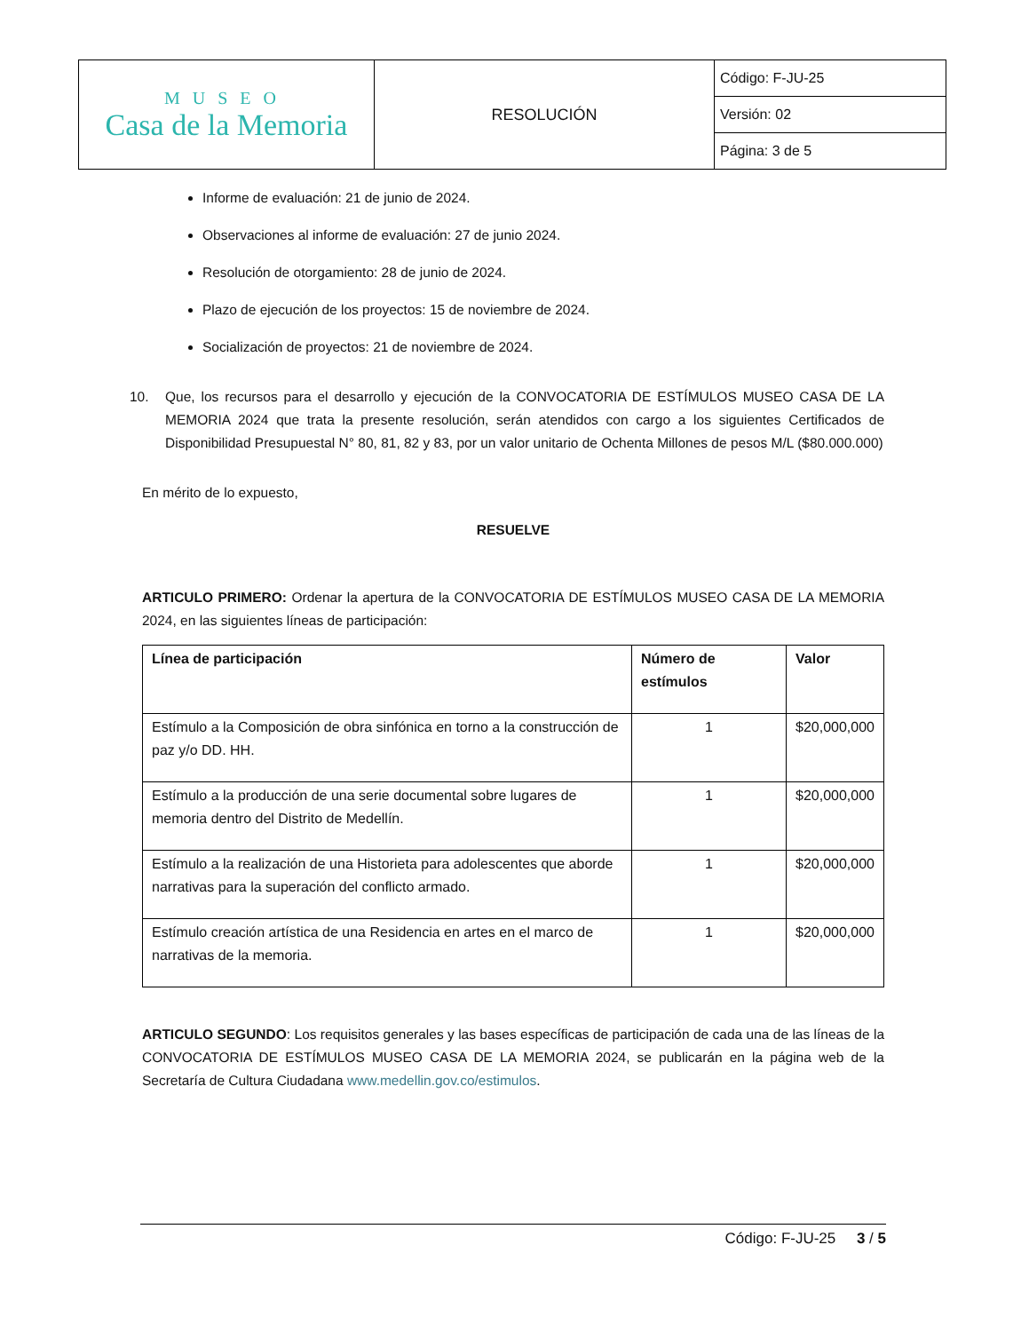| MUSEO Casa de la Memoria | RESOLUCIÓN | Código: F-JU-25 |
| | | Versión: 02 |
| | | Página: 3 de 5 |
Informe de evaluación: 21 de junio de 2024.
Observaciones al informe de evaluación: 27 de junio 2024.
Resolución de otorgamiento: 28 de junio de 2024.
Plazo de ejecución de los proyectos: 15 de noviembre de 2024.
Socialización de proyectos: 21 de noviembre de 2024.
10. Que, los recursos para el desarrollo y ejecución de la CONVOCATORIA DE ESTÍMULOS MUSEO CASA DE LA MEMORIA 2024 que trata la presente resolución, serán atendidos con cargo a los siguientes Certificados de Disponibilidad Presupuestal N° 80, 81, 82 y 83, por un valor unitario de Ochenta Millones de pesos M/L ($80.000.000)
En mérito de lo expuesto,
RESUELVE
ARTICULO PRIMERO: Ordenar la apertura de la CONVOCATORIA DE ESTÍMULOS MUSEO CASA DE LA MEMORIA 2024, en las siguientes líneas de participación:
| Línea de participación | Número de estímulos | Valor |
| --- | --- | --- |
| Estímulo a la Composición de obra sinfónica en torno a la construcción de paz y/o DD. HH. | 1 | $20,000,000 |
| Estímulo a la producción de una serie documental sobre lugares de memoria dentro del Distrito de Medellín. | 1 | $20,000,000 |
| Estímulo a la realización de una Historieta para adolescentes que aborde narrativas para la superación del conflicto armado. | 1 | $20,000,000 |
| Estímulo creación artística de una Residencia en artes en el marco de narrativas de la memoria. | 1 | $20,000,000 |
ARTICULO SEGUNDO: Los requisitos generales y las bases específicas de participación de cada una de las líneas de la CONVOCATORIA DE ESTÍMULOS MUSEO CASA DE LA MEMORIA 2024, se publicarán en la página web de la Secretaría de Cultura Ciudadana www.medellin.gov.co/estimulos.
Código: F-JU-25 3 / 5